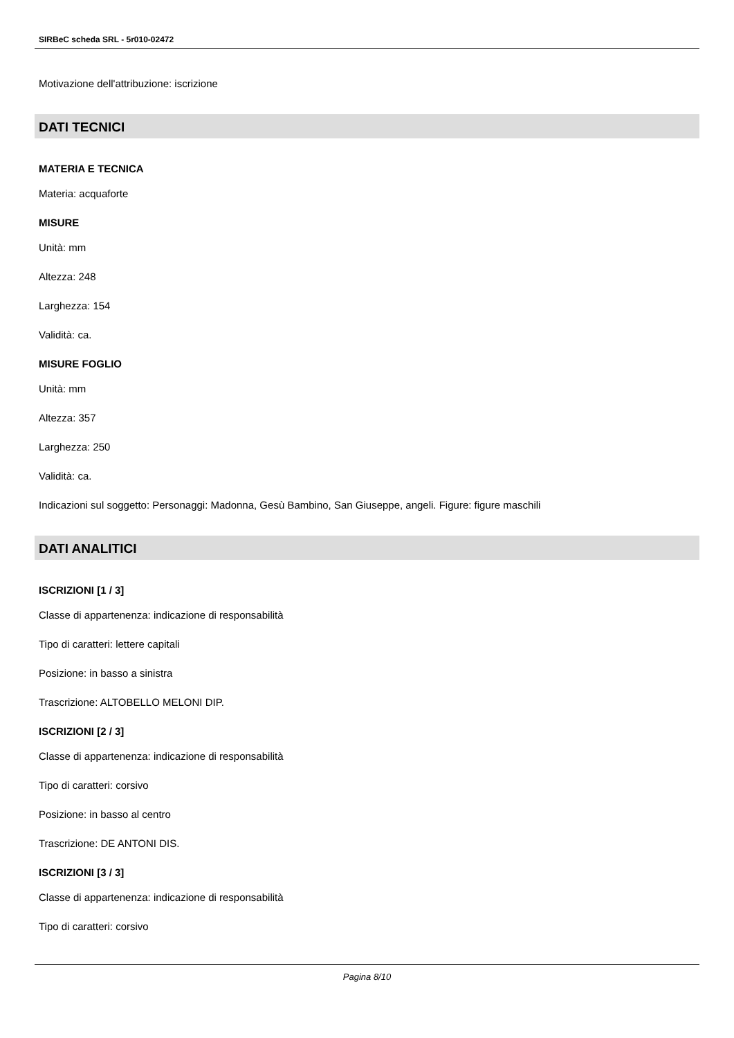SIRBeC scheda SRL - 5r010-02472
Motivazione dell'attribuzione: iscrizione
DATI TECNICI
MATERIA E TECNICA
Materia: acquaforte
MISURE
Unità: mm
Altezza: 248
Larghezza: 154
Validità: ca.
MISURE FOGLIO
Unità: mm
Altezza: 357
Larghezza: 250
Validità: ca.
Indicazioni sul soggetto: Personaggi: Madonna, Gesù Bambino, San Giuseppe, angeli. Figure: figure maschili
DATI ANALITICI
ISCRIZIONI [1 / 3]
Classe di appartenenza: indicazione di responsabilità
Tipo di caratteri: lettere capitali
Posizione: in basso a sinistra
Trascrizione: ALTOBELLO MELONI DIP.
ISCRIZIONI [2 / 3]
Classe di appartenenza: indicazione di responsabilità
Tipo di caratteri: corsivo
Posizione: in basso al centro
Trascrizione: DE ANTONI DIS.
ISCRIZIONI [3 / 3]
Classe di appartenenza: indicazione di responsabilità
Tipo di caratteri: corsivo
Pagina 8/10